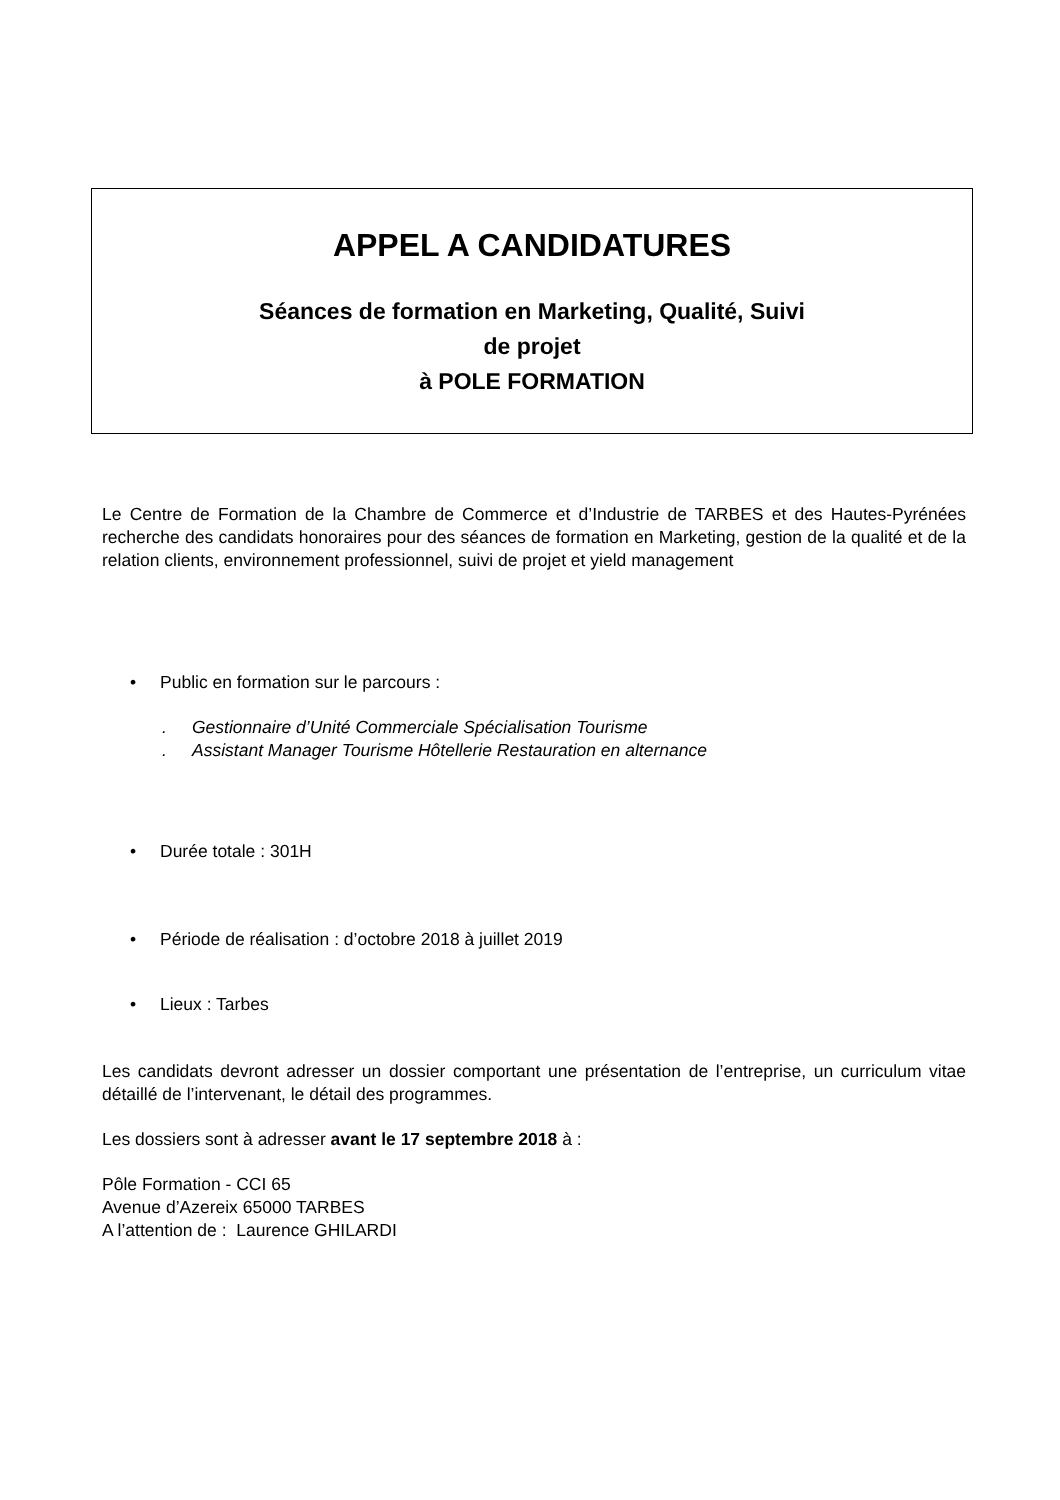APPEL A CANDIDATURES
Séances de formation en Marketing, Qualité, Suivi
de projet
à POLE FORMATION
Le Centre de Formation de la Chambre de Commerce et d’Industrie de TARBES et des Hautes-Pyrénées recherche des candidats honoraires pour des séances de formation en Marketing, gestion de la qualité et de la relation clients, environnement professionnel, suivi de projet et yield management
• Public en formation sur le parcours :
. Gestionnaire d’Unité Commerciale Spécialisation Tourisme
. Assistant Manager Tourisme Hôtellerie Restauration en alternance
• Durée totale : 301H
• Période de réalisation : d’octobre 2018 à juillet 2019
• Lieux : Tarbes
Les candidats devront adresser un dossier comportant une présentation de l’entreprise, un curriculum vitae détaillé de l’intervenant, le détail des programmes.
Les dossiers sont à adresser avant le 17 septembre 2018 à :
Pôle Formation - CCI 65
Avenue d’Azereix 65000 TARBES
A l’attention de : Laurence GHILARDI